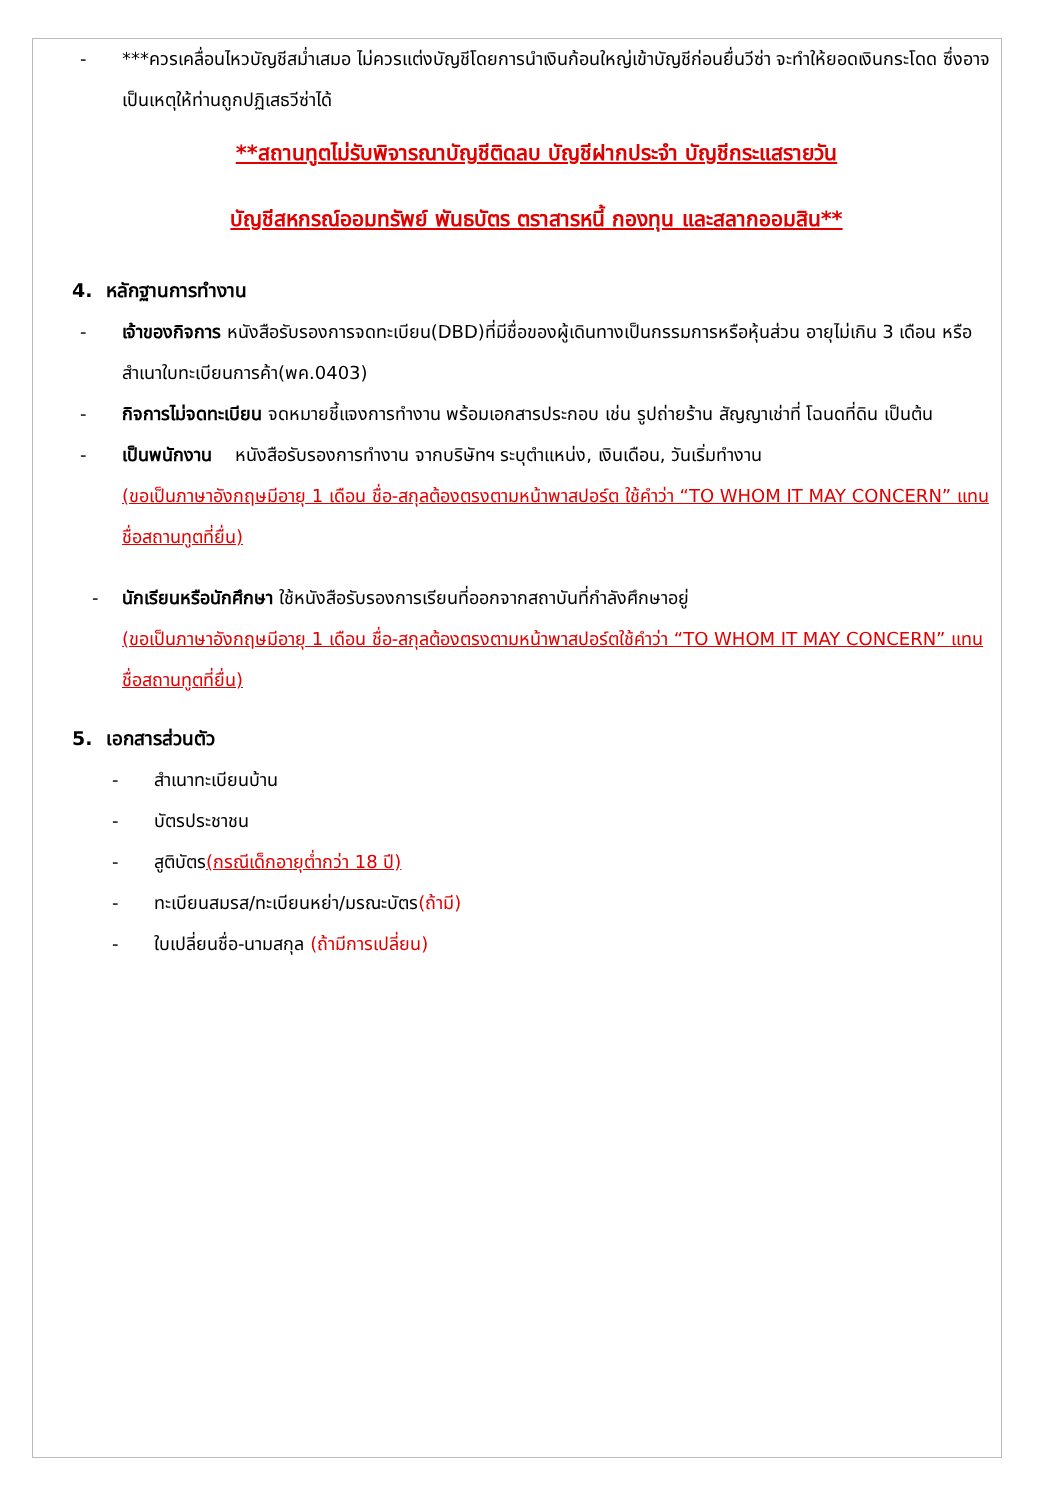- ***ควรเคลื่อนไหวบัญชีสม่ำเสมอ ไม่ควรแต่งบัญชีโดยการนำเงินก้อนใหญ่เข้าบัญชีก่อนยื่นวีซ่า จะทำให้ยอดเงินกระโดด ซึ่งอาจเป็นเหตุให้ท่านถูกปฏิเสธวีซ่าได้
**สถานทูตไม่รับพิจารณาบัญชีติดลบ บัญชีฝากประจำ บัญชีกระแสรายวัน
บัญชีสหกรณ์ออมทรัพย์ พันธบัตร ตราสารหนี้ กองทุน และสลากออมสิน**
4. หลักฐานการทำงาน
- เจ้าของกิจการ หนังสือรับรองการจดทะเบียน(DBD)ที่มีชื่อของผู้เดินทางเป็นกรรมการหรือหุ้นส่วน อายุไม่เกิน 3 เดือน หรือ สำเนาใบทะเบียนการค้า(พค.0403)
- กิจการไม่จดทะเบียน จดหมายชี้แจงการทำงาน พร้อมเอกสารประกอบ เช่น รูปถ่ายร้าน สัญญาเช่าที่ โฉนดที่ดิน เป็นต้น
- เป็นพนักงาน หนังสือรับรองการทำงาน จากบริษัทฯ ระบุตำแหน่ง, เงินเดือน, วันเริ่มทำงาน
(ขอเป็นภาษาอังกฤษมีอายุ 1 เดือน ชื่อ-สกุลต้องตรงตามหน้าพาสปอร์ต ใช้คำว่า “TO WHOM IT MAY CONCERN” แทนชื่อสถานทูตที่ยื่น)
- นักเรียนหรือนักศึกษา ใช้หนังสือรับรองการเรียนที่ออกจากสถาบันที่กำลังศึกษาอยู่
(ขอเป็นภาษาอังกฤษมีอายุ 1 เดือน ชื่อ-สกุลต้องตรงตามหน้าพาสปอร์ตใช้คำว่า “TO WHOM IT MAY CONCERN” แทนชื่อสถานทูตที่ยื่น)
5. เอกสารส่วนตัว
- สำเนาทะเบียนบ้าน
- บัตรประชาชน
- สูติบัตร(กรณีเด็กอายุต่ำกว่า 18 ปี)
- ทะเบียนสมรส/ทะเบียนหย่า/มรณะบัตร(ถ้ามี)
- ใบเปลี่ยนชื่อ-นามสกุล (ถ้ามีการเปลี่ยน)